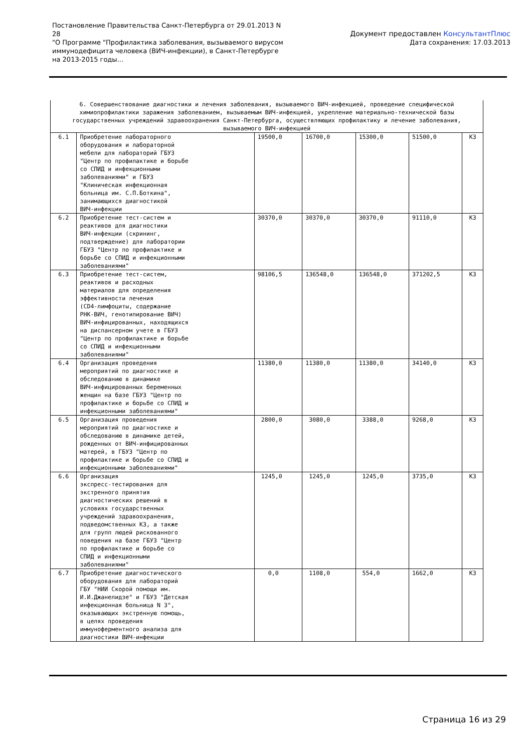Постановление Правительства Санкт-Петербурга от 29.01.2013 N 28
"О Программе "Профилактика заболевания, вызываемого вирусом иммунодефицита человека (ВИЧ-инфекции), в Санкт-Петербурге на 2013-2015 годы...
Документ предоставлен КонсультантПлюс
Дата сохранения: 17.03.2013
| 6. Совершенствование диагностики и лечения заболевания, вызываемого ВИЧ-инфекцией, проведение специфической химиопрофилактики заражения заболеванием, вызываемым ВИЧ-инфекцией, укрепление материально-технической базы государственных учреждений здравоохранения Санкт-Петербурга, осуществляющих профилактику и лечение заболевания, вызываемого ВИЧ-инфекцией | | | | | | |
| 6.1 | Приобретение лабораторного оборудования и лабораторной мебели для лабораторий ГБУЗ "Центр по профилактике и борьбе со СПИД и инфекционными заболеваниями" и ГБУЗ "Клиническая инфекционная больница им. С.П.Боткина", занимающихся диагностикой ВИЧ-инфекции | 19500,0 | 16700,0 | 15300,0 | 51500,0 | КЗ |
| 6.2 | Приобретение тест-систем и реактивов для диагностики ВИЧ-инфекции (скрининг, подтверждение) для лаборатории ГБУЗ "Центр по профилактике и борьбе со СПИД и инфекционными заболеваниями" | 30370,0 | 30370,0 | 30370,0 | 91110,0 | КЗ |
| 6.3 | Приобретение тест-систем, реактивов и расходных материалов для определения эффективности лечения (CD4-лимфоциты, содержание РНК-ВИЧ, генотипирование ВИЧ) ВИЧ-инфицированных, находящихся на диспансерном учете в ГБУЗ "Центр по профилактике и борьбе со СПИД и инфекционными заболеваниями" | 98106,5 | 136548,0 | 136548,0 | 371202,5 | КЗ |
| 6.4 | Организация проведения мероприятий по диагностике и обследованию в динамике ВИЧ-инфицированных беременных женщин на базе ГБУЗ "Центр по профилактике и борьбе со СПИД и инфекционными заболеваниями" | 11380,0 | 11380,0 | 11380,0 | 34140,0 | КЗ |
| 6.5 | Организация проведения мероприятий по диагностике и обследованию в динамике детей, рожденных от ВИЧ-инфицированных матерей, в ГБУЗ "Центр по профилактике и борьбе со СПИД и инфекционными заболеваниями" | 2800,0 | 3080,0 | 3388,0 | 9268,0 | КЗ |
| 6.6 | Организация экспресс-тестирования для экстренного принятия диагностических решений в условиях государственных учреждений здравоохранения, подведомственных КЗ, а также для групп людей рискованного поведения на базе ГБУЗ "Центр по профилактике и борьбе со СПИД и инфекционными заболеваниями" | 1245,0 | 1245,0 | 1245,0 | 3735,0 | КЗ |
| 6.7 | Приобретение диагностического оборудования для лабораторий ГБУ "НИИ Скорой помощи им. И.И.Джанелидзе" и ГБУЗ "Детская инфекционная больница N 3", оказывающих экстренную помощь, в целях проведения иммуноферментного анализа для диагностики ВИЧ-инфекции | 0,0 | 1108,0 | 554,0 | 1662,0 | КЗ |
Страница 16 из 29